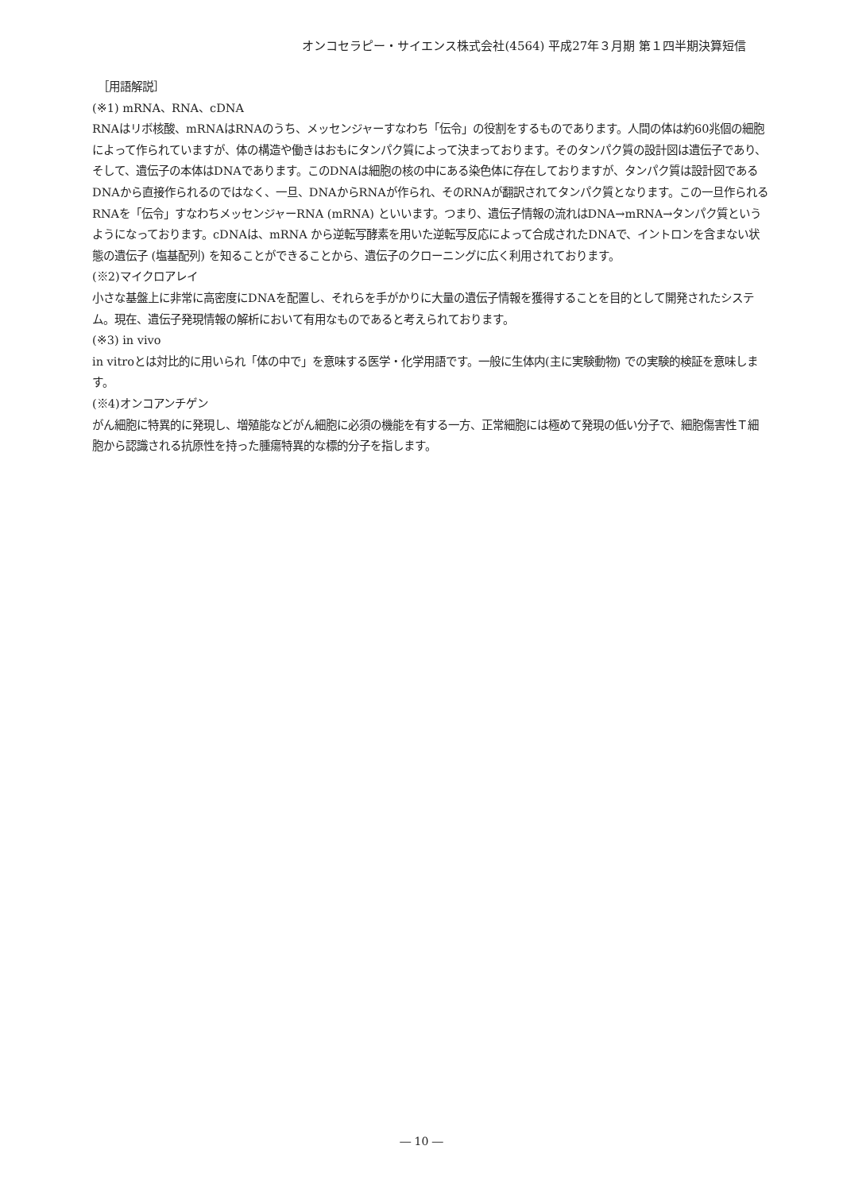オンコセラピー・サイエンス株式会社(4564) 平成27年３月期 第１四半期決算短信
　［用語解説］
(※1) mRNA、RNA、cDNA
RNAはリボ核酸、mRNAはRNAのうち、メッセンジャーすなわち「伝令」の役割をするものであります。人間の体は約60兆個の細胞によって作られていますが、体の構造や働きはおもにタンパク質によって決まっております。そのタンパク質の設計図は遺伝子であり、そして、遺伝子の本体はDNAであります。このDNAは細胞の核の中にある染色体に存在しておりますが、タンパク質は設計図であるDNAから直接作られるのではなく、一旦、DNAからRNAが作られ、そのRNAが翻訳されてタンパク質となります。この一旦作られるRNAを「伝令」すなわちメッセンジャーRNA (mRNA) といいます。つまり、遺伝子情報の流れはDNA→mRNA→タンパク質というようになっております。cDNAは、mRNA から逆転写酵素を用いた逆転写反応によって合成されたDNAで、イントロンを含まない状態の遺伝子 (塩基配列) を知ることができることから、遺伝子のクローニングに広く利用されております。
(※2)マイクロアレイ
小さな基盤上に非常に高密度にDNAを配置し、それらを手がかりに大量の遺伝子情報を獲得することを目的として開発されたシステム。現在、遺伝子発現情報の解析において有用なものであると考えられております。
(※3) in vivo
in vitroとは対比的に用いられ「体の中で」を意味する医学・化学用語です。一般に生体内(主に実験動物) での実験的検証を意味します。
(※4)オンコアンチゲン
がん細胞に特異的に発現し、増殖能などがん細胞に必須の機能を有する一方、正常細胞には極めて発現の低い分子で、細胞傷害性Ｔ細胞から認識される抗原性を持った腫瘍特異的な標的分子を指します。
― 10 ―